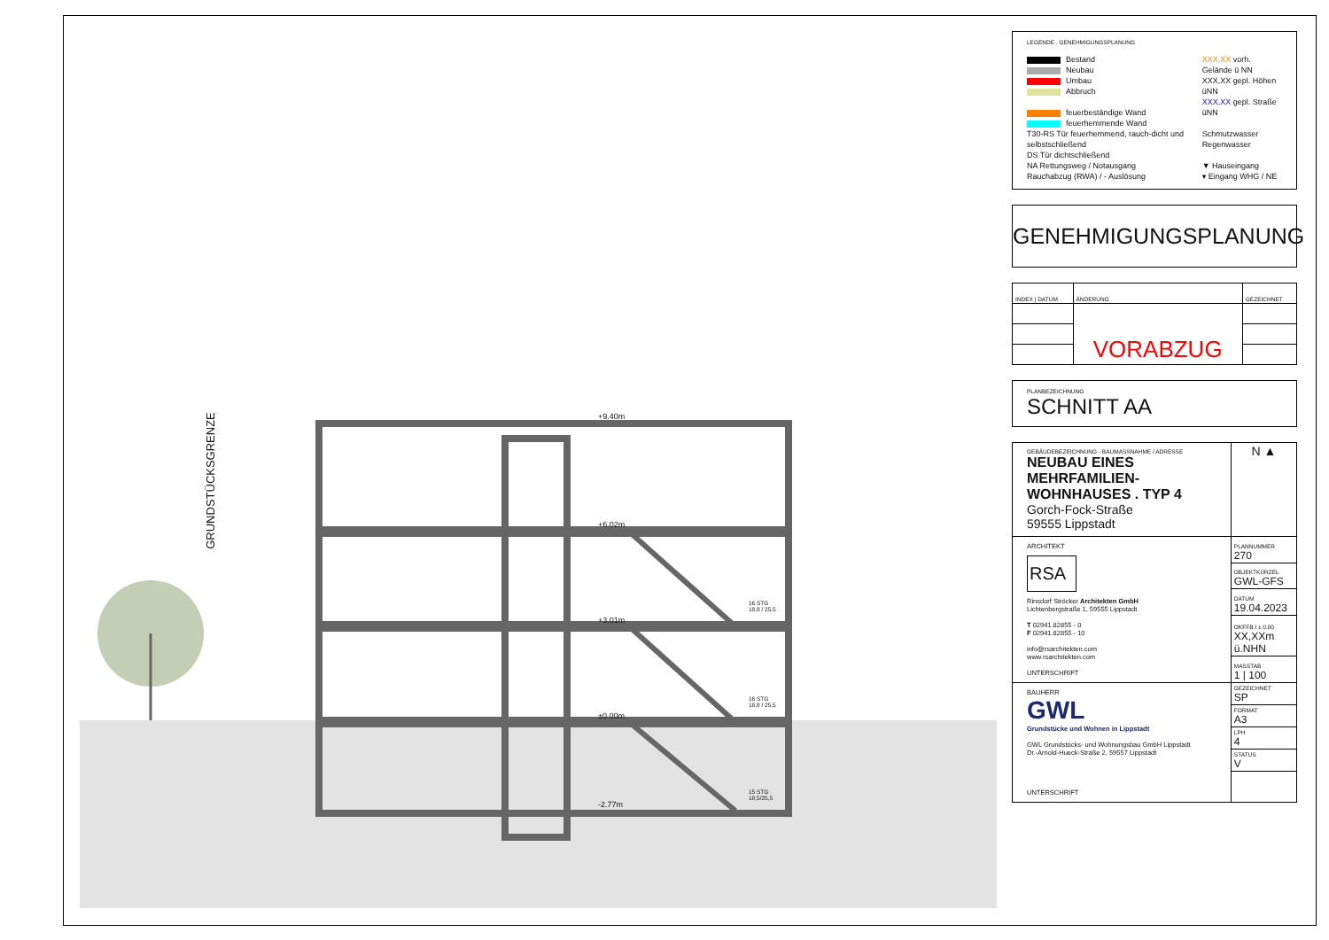GRUNDSTÜCKSGRENZE
+9.40m
+6.02m
+3.01m
±0.00m
-2.77m
16 STG
18,8 / 25,5
16 STG
18,8 / 25,5
15 STG
18,5/25,5
LEGENDE . GENEHMIGUNGSPLANUNG
Bestand
Neubau
Umbau
Abbruch
feuerbeständige Wand
feuerhemmende Wand
T30-RS Tür feuerhemmend, rauch-dicht und selbstschließend
DS Tür dichtschließend
NA Rettungsweg / Notausgang
Rauchabzug (RWA) / - Auslösung
XXX,XX vorh. Gelände ü NN
XXX,XX gepl. Höhen üNN
XXX,XX gepl. Straße üNN
Schmutzwasser
Regenwasser
▼ Hauseingang
▾ Eingang WHG / NE
GENEHMIGUNGSPLANUNG
| INDEX / DATUM | ÄNDERUNG | GEZEICHNET |
| --- | --- | --- |
| | VORABZUG | |
PLANBEZEICHNUNG
SCHNITT AA
| GEBÄUDEBEZEICHNUNG - BAUMASSNAHME / ADRESSE NEUBAU EINES MEHRFAMILIEN-WOHNHAUSES . TYP 4 Gorch-Fock-Straße 59555 Lippstadt | N ▲ |
| ARCHITEKT RSA Rinsdorf Ströcker Architekten GmbH Lichtenbergstraße 1, 59555 Lippstadt T 02941.82855 - 0 F 02941.82855 - 10 info@rsarchitekten.com www.rsarchitekten.com UNTERSCHRIFT | PLANNUMMER 270 |
| | OBJEKTKÜRZEL GWL-GFS |
| | DATUM 19.04.2023 |
| | OKFFB I ± 0,00 XX,XXm ü.NHN |
| | MASSTAB 1 / 100 |
| BAUHERR GWL Grundstücke und Wohnen in Lippstadt GWL Grundstücks- und Wohnungsbau GmbH Lippstadt Dr.-Arnold-Hueck-Straße 2, 59557 Lippstadt UNTERSCHRIFT | GEZEICHNET SP |
| | FORMAT A3 |
| | LPH 4 |
| | STATUS V |